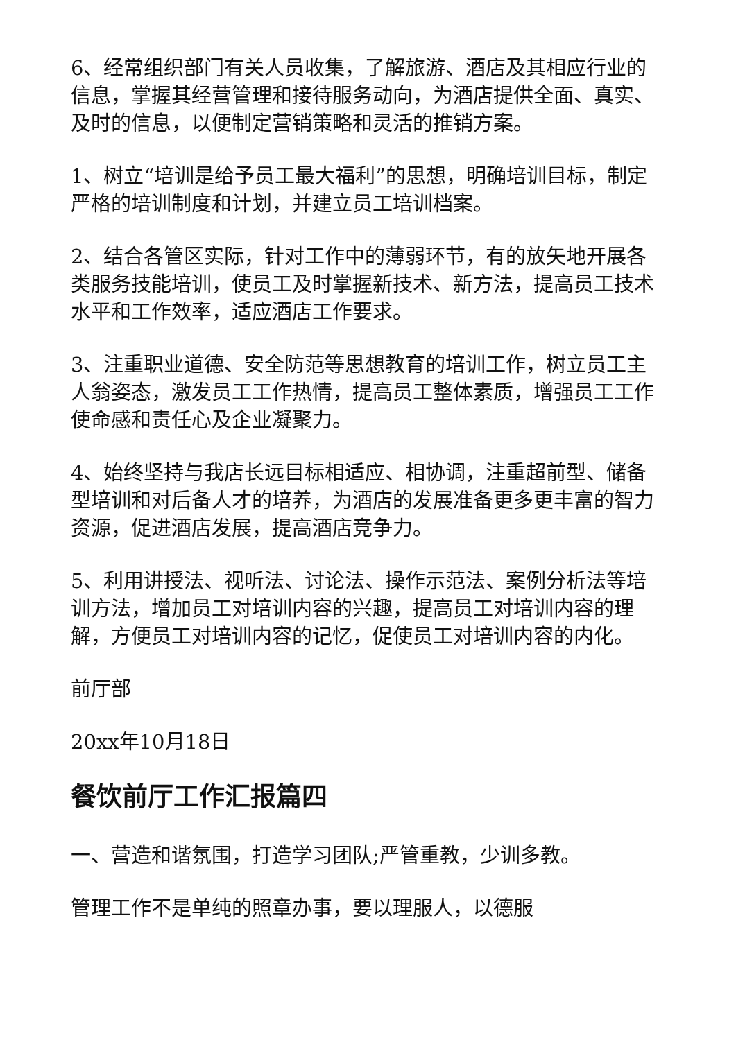6、经常组织部门有关人员收集，了解旅游、酒店及其相应行业的信息，掌握其经营管理和接待服务动向，为酒店提供全面、真实、及时的信息，以便制定营销策略和灵活的推销方案。
1、树立“培训是给予员工最大福利”的思想，明确培训目标，制定严格的培训制度和计划，并建立员工培训档案。
2、结合各管区实际，针对工作中的薄弱环节，有的放矢地开展各类服务技能培训，使员工及时掌握新技术、新方法，提高员工技术水平和工作效率，适应酒店工作要求。
3、注重职业道德、安全防范等思想教育的培训工作，树立员工主人翁姿态，激发员工工作热情，提高员工整体素质，增强员工工作使命感和责任心及企业凝聚力。
4、始终坚持与我店长远目标相适应、相协调，注重超前型、储备型培训和对后备人才的培养，为酒店的发展准备更多更丰富的智力资源，促进酒店发展，提高酒店竞争力。
5、利用讲授法、视听法、讨论法、操作示范法、案例分析法等培训方法，增加员工对培训内容的兴趣，提高员工对培训内容的理解，方便员工对培训内容的记忆，促使员工对培训内容的内化。
前厅部
20xx年10月18日
餐饮前厅工作汇报篇四
一、营造和谐氛围，打造学习团队;严管重教，少训多教。
管理工作不是单纯的照章办事，要以理服人，以德服